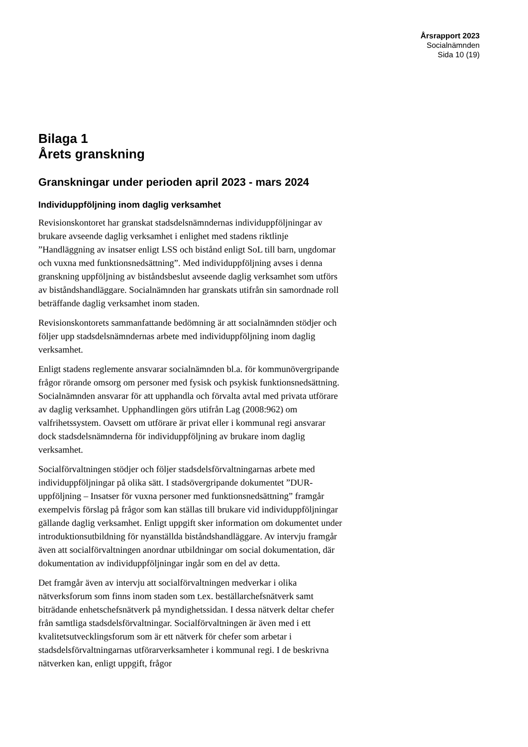Årsrapport 2023
Socialnämnden
Sida 10 (19)
Bilaga 1
Årets granskning
Granskningar under perioden april 2023 - mars 2024
Individuppföljning inom daglig verksamhet
Revisionskontoret har granskat stadsdelsnämndernas individuppföljningar av brukare avseende daglig verksamhet i enlighet med stadens riktlinje ”Handläggning av insatser enligt LSS och bistånd enligt SoL till barn, ungdomar och vuxna med funktionsnedsättning”. Med individuppföljning avses i denna granskning uppföljning av biståndsbeslut avseende daglig verksamhet som utförs av biståndshandläggare. Socialnämnden har granskats utifrån sin samordnade roll beträffande daglig verksamhet inom staden.
Revisionskontorets sammanfattande bedömning är att socialnämnden stödjer och följer upp stadsdelsnämndernas arbete med individuppföljning inom daglig verksamhet.
Enligt stadens reglemente ansvarar socialnämnden bl.a. för kommunövergripande frågor rörande omsorg om personer med fysisk och psykisk funktionsnedsättning. Socialnämnden ansvarar för att upphandla och förvalta avtal med privata utförare av daglig verksamhet. Upphandlingen görs utifrån Lag (2008:962) om valfrihetssystem. Oavsett om utförare är privat eller i kommunal regi ansvarar dock stadsdelsnämnderna för individuppföljning av brukare inom daglig verksamhet.
Socialförvaltningen stödjer och följer stadsdelsförvaltningarnas arbete med individuppföljningar på olika sätt. I stadsövergripande dokumentet ”DUR-uppföljning – Insatser för vuxna personer med funktionsnedsättning” framgår exempelvis förslag på frågor som kan ställas till brukare vid individuppföljningar gällande daglig verksamhet. Enligt uppgift sker information om dokumentet under introduktionsutbildning för nyanställda biståndshandläggare. Av intervju framgår även att socialförvaltningen anordnar utbildningar om social dokumentation, där dokumentation av individuppföljningar ingår som en del av detta.
Det framgår även av intervju att socialförvaltningen medverkar i olika nätverksforum som finns inom staden som t.ex. beställarchefsnätverk samt biträdande enhetschefsnätverk på myndighetssidan. I dessa nätverk deltar chefer från samtliga stadsdelsförvaltningar. Socialförvaltningen är även med i ett kvalitetsutvecklingsforum som är ett nätverk för chefer som arbetar i stadsdelsförvaltningarnas utförarverksamheter i kommunal regi. I de beskrivna nätverken kan, enligt uppgift, frågor